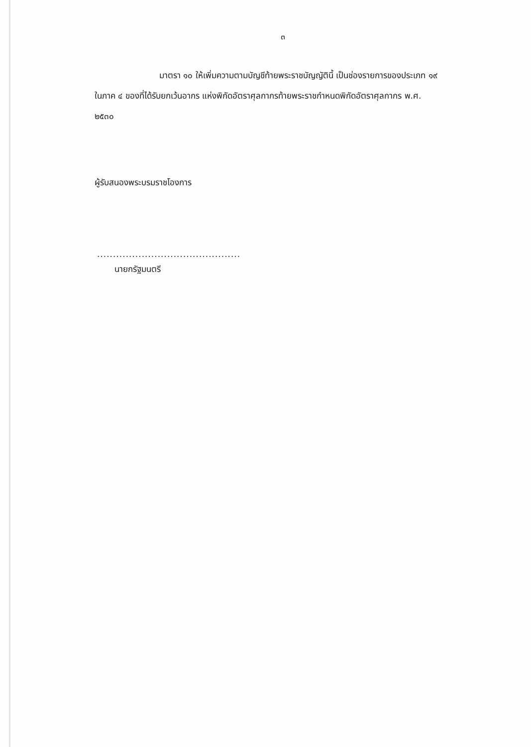๓
มาตรา ๑๐ ให้เพิ่มความตามบัญชีท้ายพระราชบัญญัตินี้ เป็นช่องรายการของประเภท ๑๙ ในภาค ๔ ของที่ได้รับยกเว้นอากร แห่งพิกัดอัตราศุลกากรท้ายพระราชกำหนดพิกัดอัตราศุลกากร พ.ศ. ๒๕๓๐
ผู้รับสนองพระบรมราชโองการ
.............................................
นายกรัฐมนตรี